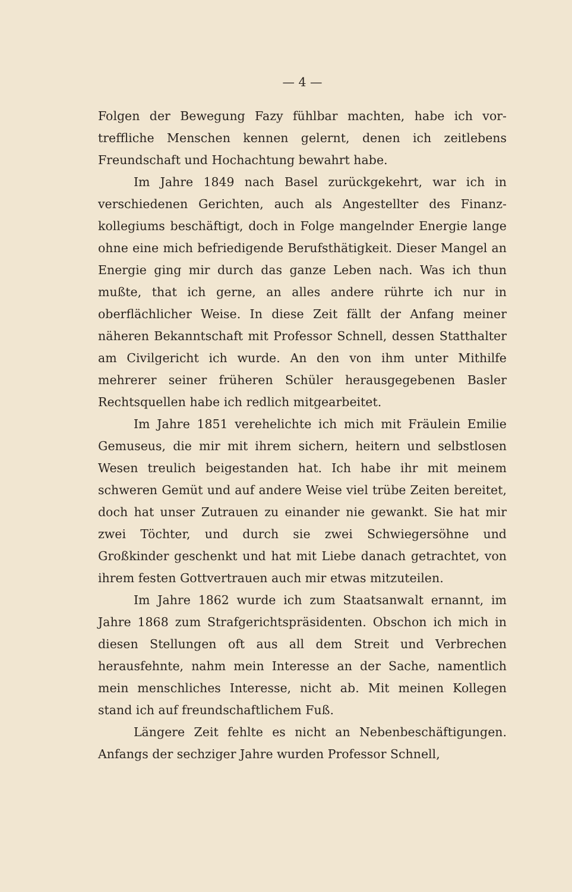— 4 —
Folgen der Bewegung Fazy fühlbar machten, habe ich vor­treffliche Menschen kennen gelernt, denen ich zeitlebens Freund­schaft und Hochachtung bewahrt habe.
Im Jahre 1849 nach Basel zurückgekehrt, war ich in verschiedenen Gerichten, auch als Angestellter des Finanz­kollegiums beschäftigt, doch in Folge mangelnder Energie lange ohne eine mich befriedigende Berufsthätigkeit. Dieser Mangel an Energie ging mir durch das ganze Leben nach. Was ich thun mußte, that ich gerne, an alles andere rührte ich nur in oberflächlicher Weise. In diese Zeit fällt der Anfang meiner näheren Bekanntschaft mit Professor Schnell, dessen Statthalter am Civilgericht ich wurde. An den von ihm unter Mithilfe mehrerer seiner früheren Schüler heraus­gegebenen Basler Rechtsquellen habe ich redlich mitgearbeitet.
Im Jahre 1851 verehelichte ich mich mit Fräulein Emilie Gemuseus, die mir mit ihrem sichern, heitern und selbstlosen Wesen treulich beigestanden hat. Ich habe ihr mit meinem schweren Gemüt und auf andere Weise viel trübe Zeiten bereitet, doch hat unser Zutrauen zu ein­ander nie gewankt. Sie hat mir zwei Töchter, und durch sie zwei Schwiegersöhne und Großkinder geschenkt und hat mit Liebe danach getrachtet, von ihrem festen Gottver­trauen auch mir etwas mitzuteilen.
Im Jahre 1862 wurde ich zum Staatsanwalt ernannt, im Jahre 1868 zum Strafgerichtspräsidenten. Obschon ich mich in diesen Stellungen oft aus all dem Streit und Verbrechen herausfehnte, nahm mein Interesse an der Sache, namentlich mein menschliches Interesse, nicht ab. Mit meinen Kollegen stand ich auf freundschaftlichem Fuß.
Längere Zeit fehlte es nicht an Nebenbeschäftigungen. Anfangs der sechziger Jahre wurden Professor Schnell,